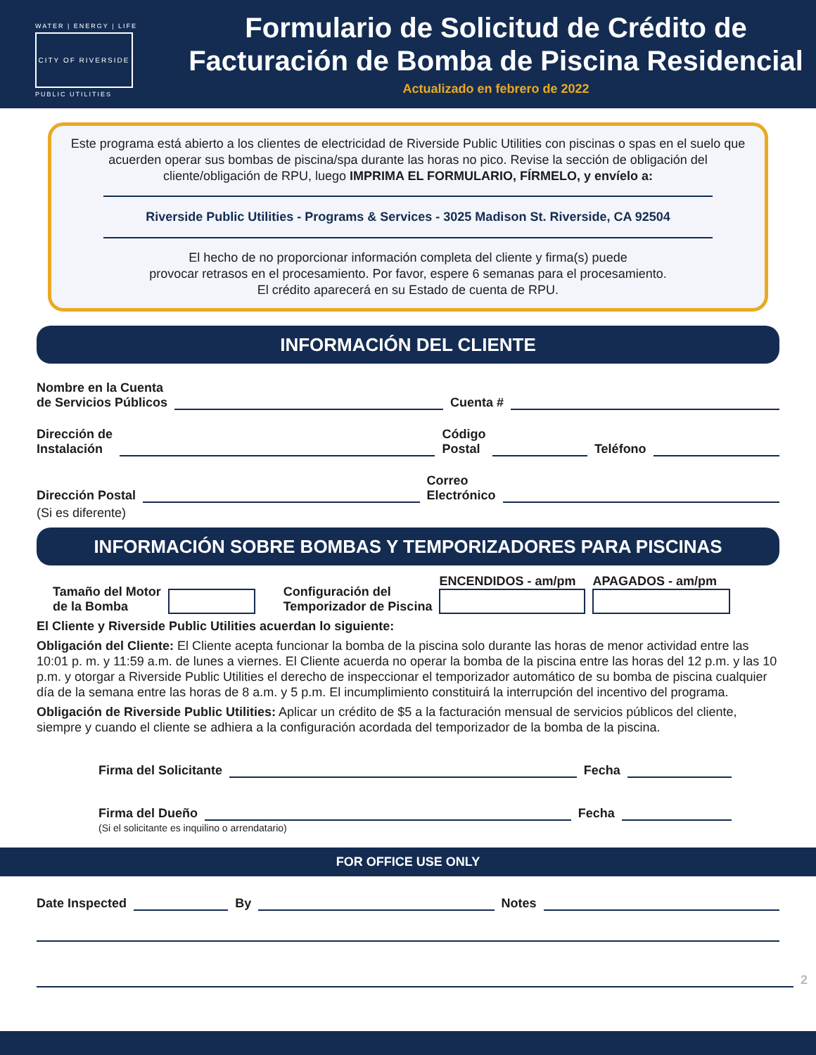WATER | ENERGY | LIFE
CITY OF RIVERSIDE
PUBLIC UTILITIES
Formulario de Solicitud de Crédito de
Facturación de Bomba de Piscina Residencial
Actualizado en febrero de 2022
Este programa está abierto a los clientes de electricidad de Riverside Public Utilities con piscinas o spas en el suelo que acuerden operar sus bombas de piscina/spa durante las horas no pico. Revise la sección de obligación del cliente/obligación de RPU, luego IMPRIMA EL FORMULARIO, FÍRMELO, y envíelo a:
Riverside Public Utilities - Programs & Services - 3025 Madison St. Riverside, CA 92504
El hecho de no proporcionar información completa del cliente y firma(s) puede
provocar retrasos en el procesamiento. Por favor, espere 6 semanas para el procesamiento.
El crédito aparecerá en su Estado de cuenta de RPU.
INFORMACIÓN DEL CLIENTE
Nombre en la Cuenta
de Servicios Públicos Cuenta #
Dirección de
Instalación Código
Postal Teléfono
Dirección Postal Correo
Electrónico
(Si es diferente)
INFORMACIÓN SOBRE BOMBAS Y TEMPORIZADORES PARA PISCINAS
Tamaño del Motor
de la Bomba Configuración del
Temporizador de Piscina ENCENDIDOS - am/pm
APAGADOS - am/pm
El Cliente y Riverside Public Utilities acuerdan lo siguiente:
Obligación del Cliente: El Cliente acepta funcionar la bomba de la piscina solo durante las horas de menor actividad entre las 10:01 p. m. y 11:59 a.m. de lunes a viernes. El Cliente acuerda no operar la bomba de la piscina entre las horas del 12 p.m. y las 10 p.m. y otorgar a Riverside Public Utilities el derecho de inspeccionar el temporizador automático de su bomba de piscina cualquier día de la semana entre las horas de 8 a.m. y 5 p.m. El incumplimiento constituirá la interrupción del incentivo del programa.
Obligación de Riverside Public Utilities: Aplicar un crédito de $5 a la facturación mensual de servicios públicos del cliente, siempre y cuando el cliente se adhiera a la configuración acordada del temporizador de la bomba de la piscina.
Firma del Solicitante Fecha
Firma del Dueño Fecha
(Si el solicitante es inquilino o arrendatario)
FOR OFFICE USE ONLY
Date Inspected By Notes
2